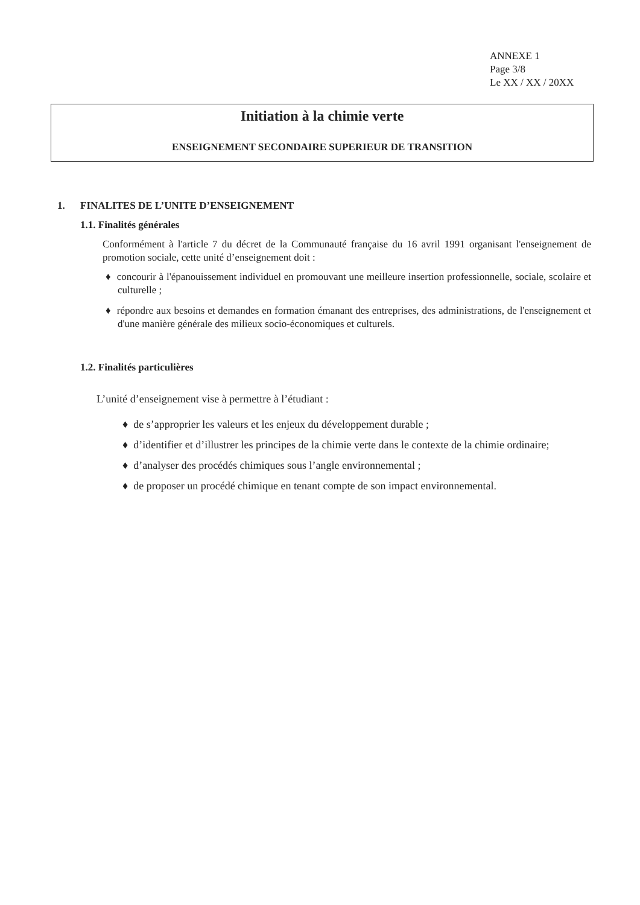ANNEXE 1
Page 3/8
Le XX / XX / 20XX
Initiation à la chimie verte
ENSEIGNEMENT SECONDAIRE SUPERIEUR DE TRANSITION
1. FINALITES DE L’UNITE D’ENSEIGNEMENT
1.1. Finalités générales
Conformément à l'article 7 du décret de la Communauté française du 16 avril 1991 organisant l'enseignement de promotion sociale, cette unité d’enseignement doit :
♦ concourir à l'épanouissement individuel en promouvant une meilleure insertion professionnelle, sociale, scolaire et culturelle ;
♦ répondre aux besoins et demandes en formation émanant des entreprises, des administrations, de l'enseignement et d'une manière générale des milieux socio-économiques et culturels.
1.2. Finalités particulières
L’unité d’enseignement vise à permettre à l’étudiant :
♦ de s’approprier les valeurs et les enjeux du développement durable ;
♦ d’identifier et d’illustrer les principes de la chimie verte dans le contexte de la chimie ordinaire;
♦ d’analyser des procédés chimiques sous l’angle environnemental ;
♦ de proposer un procédé chimique en tenant compte de son impact environnemental.